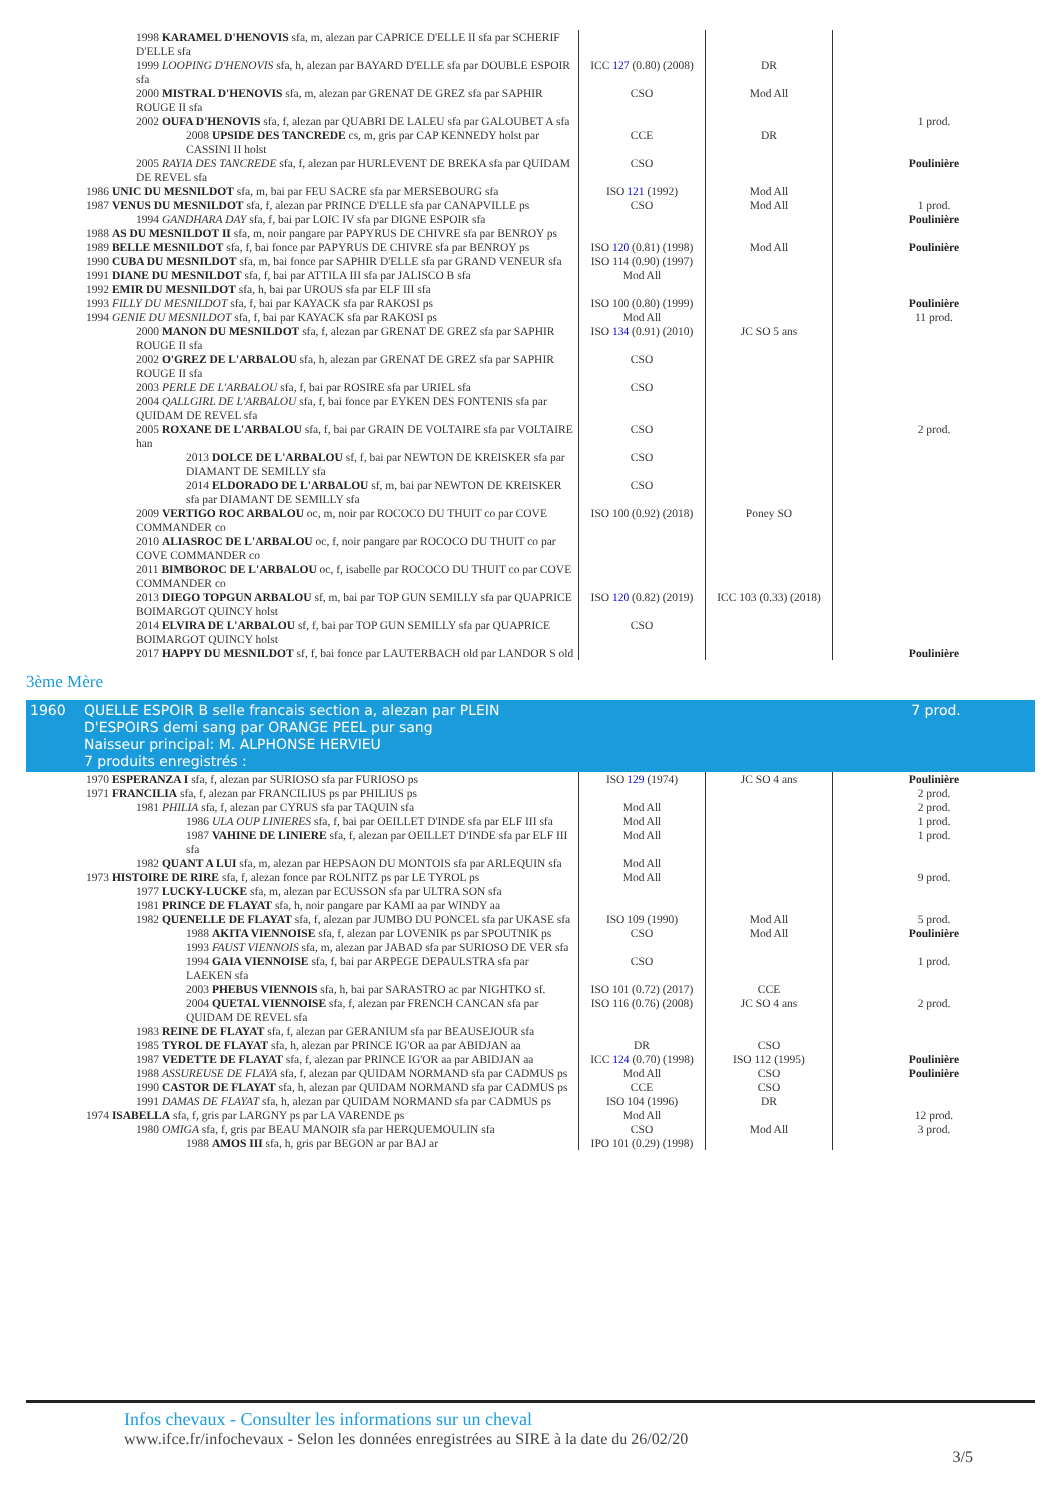| 1998 KARAMEL D'HENOVIS sfa, m, alezan par CAPRICE D'ELLE II sfa par SCHERIF D'ELLE sfa | | | |
| 1999 LOOPING D'HENOVIS sfa, h, alezan par BAYARD D'ELLE sfa par DOUBLE ESPOIR sfa | ICC 127 (0.80) (2008) | DR | |
| 2000 MISTRAL D'HENOVIS sfa, m, alezan par GRENAT DE GREZ sfa par SAPHIR ROUGE II sfa | CSO | Mod All | |
| 2002 OUFA D'HENOVIS sfa, f, alezan par QUABRI DE LALEU sfa par GALOUBET A sfa | | | 1 prod. |
| 2008 UPSIDE DES TANCREDE cs, m, gris par CAP KENNEDY holst par CASSINI II holst | CCE | DR | |
| 2005 RAYIA DES TANCREDE sfa, f, alezan par HURLEVENT DE BREKA sfa par QUIDAM DE REVEL sfa | CSO | | Poulinière |
| 1986 UNIC DU MESNILDOT sfa, m, bai par FEU SACRE sfa par MERSEBOURG sfa | ISO 121 (1992) | Mod All | |
| 1987 VENUS DU MESNILDOT sfa, f, alezan par PRINCE D'ELLE sfa par CANAPVILLE ps | CSO | Mod All | 1 prod. |
| 1994 GANDHARA DAY sfa, f, bai par LOIC IV sfa par DIGNE ESPOIR sfa | | | Poulinière |
| 1988 AS DU MESNILDOT II sfa, m, noir pangare par PAPYRUS DE CHIVRE sfa par BENROY ps | | | |
| 1989 BELLE MESNILDOT sfa, f, bai fonce par PAPYRUS DE CHIVRE sfa par BENROY ps | ISO 120 (0.81) (1998) | Mod All | Poulinière |
| 1990 CUBA DU MESNILDOT sfa, m, bai fonce par SAPHIR D'ELLE sfa par GRAND VENEUR sfa | ISO 114 (0.90) (1997) | | |
| 1991 DIANE DU MESNILDOT sfa, f, bai par ATTILA III sfa par JALISCO B sfa | Mod All | | |
| 1992 EMIR DU MESNILDOT sfa, h, bai par UROUS sfa par ELF III sfa | | | |
| 1993 FILLY DU MESNILDOT sfa, f, bai par KAYACK sfa par RAKOSI ps | ISO 100 (0.80) (1999) | | Poulinière |
| 1994 GENIE DU MESNILDOT sfa, f, bai par KAYACK sfa par RAKOSI ps | Mod All | | 11 prod. |
| 2000 MANON DU MESNILDOT sfa, f, alezan par GRENAT DE GREZ sfa par SAPHIR ROUGE II sfa | ISO 134 (0.91) (2010) | JC SO 5 ans | |
| 2002 O'GREZ DE L'ARBALOU sfa, h, alezan par GRENAT DE GREZ sfa par SAPHIR ROUGE II sfa | CSO | | |
| 2003 PERLE DE L'ARBALOU sfa, f, bai par ROSIRE sfa par URIEL sfa | CSO | | |
| 2004 QALLGIRL DE L'ARBALOU sfa, f, bai fonce par EYKEN DES FONTENIS sfa par QUIDAM DE REVEL sfa | | | |
| 2005 ROXANE DE L'ARBALOU sfa, f, bai par GRAIN DE VOLTAIRE sfa par VOLTAIRE han | CSO | | 2 prod. |
| 2013 DOLCE DE L'ARBALOU sf, f, bai par NEWTON DE KREISKER sfa par DIAMANT DE SEMILLY sfa | CSO | | |
| 2014 ELDORADO DE L'ARBALOU sf, m, bai par NEWTON DE KREISKER sfa par DIAMANT DE SEMILLY sfa | CSO | | |
| 2009 VERTIGO ROC ARBALOU oc, m, noir par ROCOCO DU THUIT co par COVE COMMANDER co | ISO 100 (0.92) (2018) | Poney SO | |
| 2010 ALIASROC DE L'ARBALOU oc, f, noir pangare par ROCOCO DU THUIT co par COVE COMMANDER co | | | |
| 2011 BIMBOROC DE L'ARBALOU oc, f, isabelle par ROCOCO DU THUIT co par COVE COMMANDER co | | | |
| 2013 DIEGO TOPGUN ARBALOU sf, m, bai par TOP GUN SEMILLY sfa par QUAPRICE BOIMARGOT QUINCY holst | ISO 120 (0.82) (2019) | ICC 103 (0.33) (2018) | |
| 2014 ELVIRA DE L'ARBALOU sf, f, bai par TOP GUN SEMILLY sfa par QUAPRICE BOIMARGOT QUINCY holst | CSO | | |
| 2017 HAPPY DU MESNILDOT sf, f, bai fonce par LAUTERBACH old par LANDOR S old | | | Poulinière |
3ème Mère
| 1960 | QUELLE ESPOIR B selle francais section a, alezan par PLEIN D'ESPOIRS demi sang par ORANGE PEEL pur sang Naisseur principal: M. ALPHONSE HERVIEU 7 produits enregistrés : | | | 7 prod. |
| 1970 ESPERANZA I sfa, f, alezan par SURIOSO sfa par FURIOSO ps | ISO 129 (1974) | JC SO 4 ans | Poulinière |
| 1971 FRANCILIA sfa, f, alezan par FRANCILIUS ps par PHILIUS ps | | | 2 prod. |
| 1981 PHILIA sfa, f, alezan par CYRUS sfa par TAQUIN sfa | Mod All | | 2 prod. |
| 1986 ULA OUP LINIERES sfa, f, bai par OEILLET D'INDE sfa par ELF III sfa | Mod All | | 1 prod. |
| 1987 VAHINE DE LINIERE sfa, f, alezan par OEILLET D'INDE sfa par ELF III sfa | Mod All | | 1 prod. |
| 1982 QUANT A LUI sfa, m, alezan par HEPSAON DU MONTOIS sfa par ARLEQUIN sfa | Mod All | | |
| 1973 HISTOIRE DE RIRE sfa, f, alezan fonce par ROLNITZ ps par LE TYROL ps | Mod All | | 9 prod. |
| 1977 LUCKY-LUCKE sfa, m, alezan par ECUSSON sfa par ULTRA SON sfa | | | |
| 1981 PRINCE DE FLAYAT sfa, h, noir pangare par KAMI aa par WINDY aa | | | |
| 1982 QUENELLE DE FLAYAT sfa, f, alezan par JUMBO DU PONCEL sfa par UKASE sfa | ISO 109 (1990) | Mod All | 5 prod. |
| 1988 AKITA VIENNOISE sfa, f, alezan par LOVENIK ps par SPOUTNIK ps | CSO | Mod All | Poulinière |
| 1993 FAUST VIENNOIS sfa, m, alezan par JABAD sfa par SURIOSO DE VER sfa | | | |
| 1994 GAIA VIENNOISE sfa, f, bai par ARPEGE DEPAULSTRA sfa par LAEKEN sfa | CSO | | 1 prod. |
| 2003 PHEBUS VIENNOIS sfa, h, bai par SARASTRO ac par NIGHTKO sf. | ISO 101 (0.72) (2017) | CCE | |
| 2004 QUETAL VIENNOISE sfa, f, alezan par FRENCH CANCAN sfa par QUIDAM DE REVEL sfa | ISO 116 (0.76) (2008) | JC SO 4 ans | 2 prod. |
| 1983 REINE DE FLAYAT sfa, f, alezan par GERANIUM sfa par BEAUSEJOUR sfa | | | |
| 1985 TYROL DE FLAYAT sfa, h, alezan par PRINCE IG'OR aa par ABIDJAN aa | DR | CSO | |
| 1987 VEDETTE DE FLAYAT sfa, f, alezan par PRINCE IG'OR aa par ABIDJAN aa | ICC 124 (0.70) (1998) | ISO 112 (1995) | Poulinière |
| 1988 ASSUREUSE DE FLAYA sfa, f, alezan par QUIDAM NORMAND sfa par CADMUS ps | Mod All | CSO | Poulinière |
| 1990 CASTOR DE FLAYAT sfa, h, alezan par QUIDAM NORMAND sfa par CADMUS ps | CCE | CSO | |
| 1991 DAMAS DE FLAYAT sfa, h, alezan par QUIDAM NORMAND sfa par CADMUS ps | ISO 104 (1996) | DR | |
| 1974 ISABELLA sfa, f, gris par LARGNY ps par LA VARENDE ps | Mod All | | 12 prod. |
| 1980 OMIGA sfa, f, gris par BEAU MANOIR sfa par HERQUEMOULIN sfa | CSO | Mod All | 3 prod. |
| 1988 AMOS III sfa, h, gris par BEGON ar par BAJ ar | IPO 101 (0.29) (1998) | | |
Infos chevaux - Consulter les informations sur un cheval
www.ifce.fr/infochevaux - Selon les données enregistrées au SIRE à la date du 26/02/20
3/5